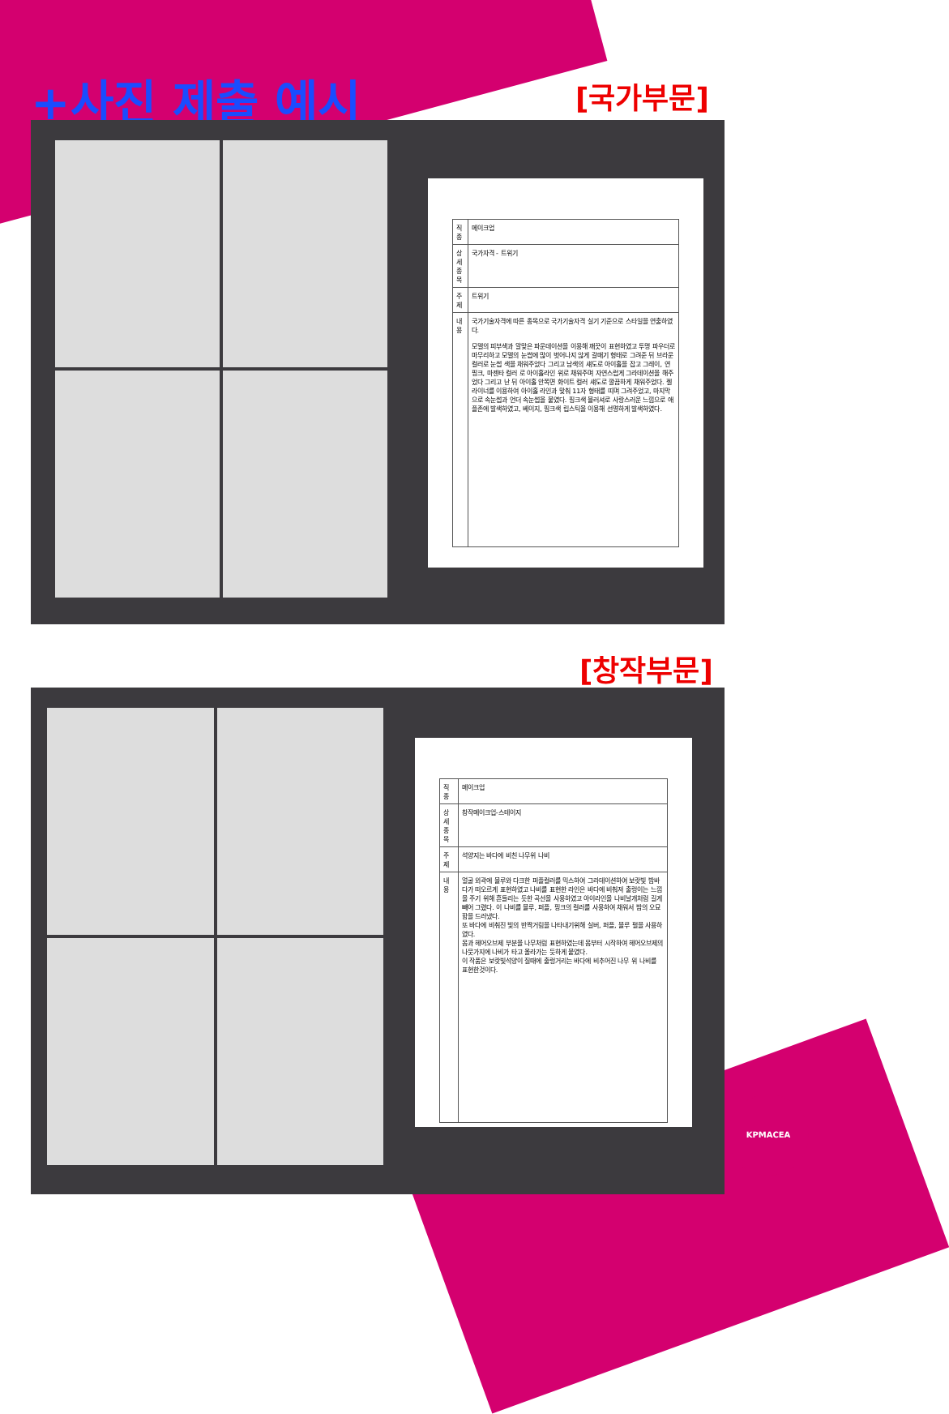+사진 제출 예시 [국가부문]
| 직종 | 메이크업 |
| 상세종목 | 국가자격 - 트위기 |
| 주제 | 트위기 |
| 내용 | 국가기술자격에 따른 종목으로 국가기술자격 실기 기준으로 스타일을 연출하였다. 모델의 피부색과 알맞은 파운데이션을 이용해 깨끗이 표현하였고 투명 파우더로 마무리하고 모델의 눈썹에 많이 벗어나지 않게 갈매기 형태로 그려준 뒤 브라운컬러로 눈썹 색을 채워주었다 그리고 남색의 섀도로 아이홀을 잡고 그레이, 연핑크, 마젠타 컬러 로 아이홀라인 위로 채워주며 자연스럽게 그라데이션을 해주었다 그리고 난 뒤 아이홀 안쪽면 화이트 컬러 섀도로 깔끔하게 채워주었다. 젤 라이너를 이용하여 아이홀 라인과 맞춰 11자 형태를 띠며 그려주었고, 마지막으로 속눈썹과 언더 속눈썹을 붙였다. 핑크색 블러셔로 사랑스러운 느낌으로 애플존에 발색하였고, 베이지, 핑크색 립스틱을 이용해 선명하게 발색하였다. |
[창작부문]
| 직 종 | 메이크업 |
| 상 세 종 목 | 창작메이크업-스테이지 |
| 주 제 | 석양지는 바다에 비친 나무위 나비 |
| 내 용 | 얼굴 외곽에 블루와 다크한 퍼플컬러를 믹스하여 그라데이션하여 보랏빛 밤바다가 떠오르게 표현하였고 나비를 표현한 라인은 바다에 비춰져 출렁이는 느낌을 주기 위해 흔들리는 듯한 곡선을 사용하였고 아이라인을 나비날개처럼 길게 빼어 그렸다. 이 나비를 블루, 퍼플, 핑크의 컬러를 사용하여 채워서 밤의 오묘함을 드러냈다. 또 바다에 비춰진 빛의 반짝거림을 나타내기위해 실버, 퍼플, 블루 펄을 사용하였다. 몸과 헤어오브제 부분을 나무처럼 표현하였는데 몸부터 시작하여 헤어오브제의 나뭇가지에 나비가 타고 올라가는 듯하게 붙였다. 이 작품은 보랏빛석양이 질때에 출렁거리는 바다에 비추어진 나무 위 나비를 표현한것이다. |
KPMACEA